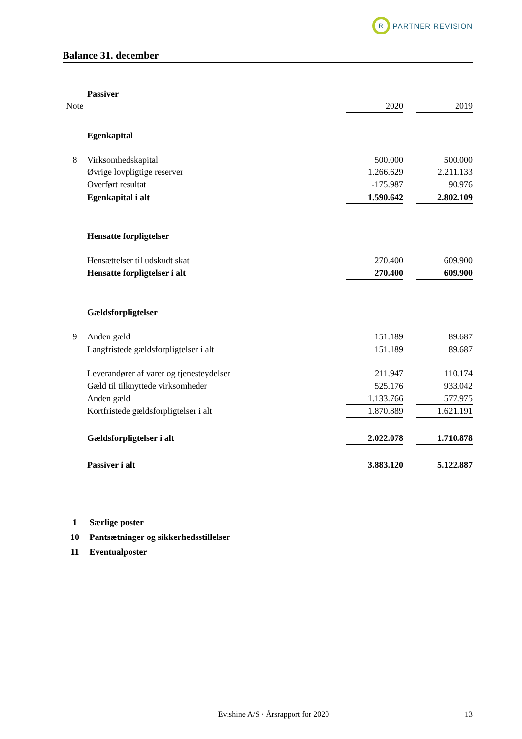R
PARTNER REVISION
Balance 31. december
| | Passiver | | | |
| Note | | 2020 | | 2019 |
| | Egenkapital | | | |
| 8 | Virksomhedskapital | 500.000 | | 500.000 |
| | Øvrige lovpligtige reserver | 1.266.629 | | 2.211.133 |
| | Overført resultat | -175.987 | | 90.976 |
| | Egenkapital i alt | 1.590.642 | | 2.802.109 |
| | Hensatte forpligtelser | | | |
| | Hensættelser til udskudt skat | 270.400 | | 609.900 |
| | Hensatte forpligtelser i alt | 270.400 | | 609.900 |
| | Gældsforpligtelser | | | |
| 9 | Anden gæld | 151.189 | | 89.687 |
| | Langfristede gældsforpligtelser i alt | 151.189 | | 89.687 |
| | Leverandører af varer og tjenesteydelser | 211.947 | | 110.174 |
| | Gæld til tilknyttede virksomheder | 525.176 | | 933.042 |
| | Anden gæld | 1.133.766 | | 577.975 |
| | Kortfristede gældsforpligtelser i alt | 1.870.889 | | 1.621.191 |
| | Gældsforpligtelser i alt | 2.022.078 | | 1.710.878 |
| | Passiver i alt | 3.883.120 | | 5.122.887 |
1 Særlige poster
10 Pantsætninger og sikkerhedsstillelser
11 Eventualposter
Evishine A/S · Årsrapport for 2020
13